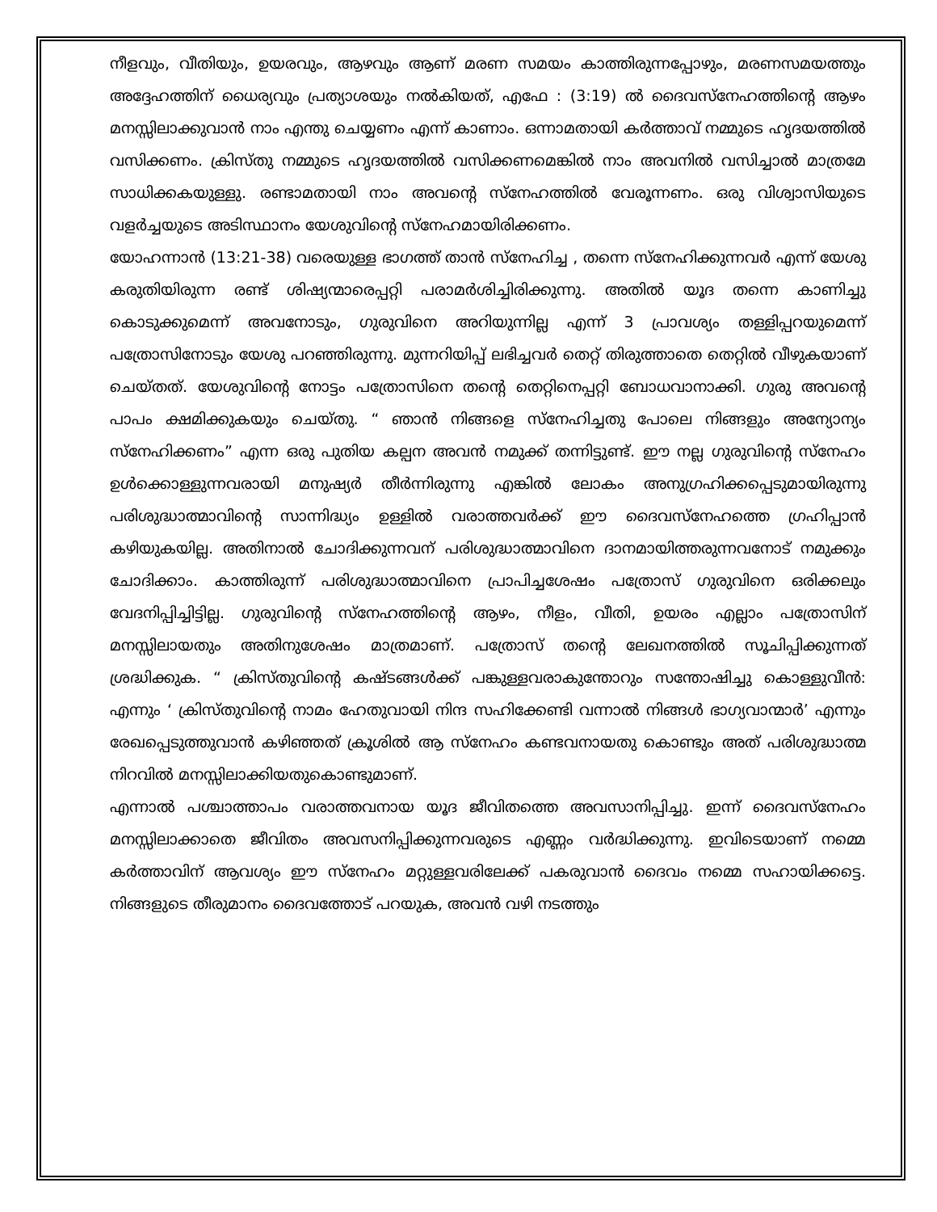നീളവും, വീതിയും, ഉയരവും, ആഴവും ആണ് മരണ സമയം കാത്തിരുന്നപ്പോഴും, മരണസമയത്തും അദ്ദേഹത്തിന് ധൈര്യവും പ്രത്യാശയും നൽകിയത്, എഫേ : (3:19) ൽ ദൈവസ്നേഹത്തിന്റെ ആഴം മനസ്സിലാക്കുവാൻ നാം എന്തു ചെയ്യണം എന്ന് കാണാം. ഒന്നാമതായി കർത്താവ് നമ്മുടെ ഹൃദയത്തിൽ വസിക്കണം. ക്രിസ്തു നമ്മുടെ ഹൃദയത്തിൽ വസിക്കണമെങ്കിൽ നാം അവനിൽ വസിച്ചാൽ മാത്രമേ സാധിക്കകയുള്ളു. രണ്ടാമതായി നാം അവന്റെ സ്നേഹത്തിൽ വേരൂന്നണം. ഒരു വിശ്വാസിയുടെ വളർച്ചയുടെ അടിസ്ഥാനം യേശുവിന്റെ സ്നേഹമായിരിക്കണം.
യോഹന്നാൻ (13:21-38) വരെയുള്ള ഭാഗത്ത് താൻ സ്നേഹിച്ച , തന്നെ സ്നേഹിക്കുന്നവർ എന്ന് യേശു കരുതിയിരുന്ന രണ്ട് ശിഷ്യന്മാരെപ്പറ്റി പരാമർശിച്ചിരിക്കുന്നു. അതിൽ യൂദ തന്നെ കാണിച്ചു കൊടുക്കുമെന്ന് അവനോടും, ഗുരുവിനെ അറിയുന്നില്ല എന്ന് 3 പ്രാവശ്യം തള്ളിപ്പറയുമെന്ന് പത്രോസിനോടും യേശു പറഞ്ഞിരുന്നു. മുന്നറിയിപ്പ് ലഭിച്ചവർ തെറ്റ് തിരുത്താതെ തെറ്റിൽ വീഴുകയാണ് ചെയ്തത്. യേശുവിന്റെ നോട്ടം പത്രോസിനെ തന്റെ തെറ്റിനെപ്പറ്റി ബോധവാനാക്കി. ഗുരു അവന്റെ പാപം ക്ഷമിക്കുകയും ചെയ്തു. “ ഞാൻ നിങ്ങളെ സ്നേഹിച്ചതു പോലെ നിങ്ങളും അന്യോന്യം സ്നേഹിക്കണം” എന്ന ഒരു പുതിയ കല്പന അവൻ നമുക്ക് തന്നിട്ടുണ്ട്. ഈ നല്ല ഗുരുവിന്റെ സ്നേഹം ഉൾക്കൊള്ളുന്നവരായി മനുഷ്യർ തീർന്നിരുന്നു എങ്കിൽ ലോകം അനുഗ്രഹിക്കപ്പെടുമായിരുന്നു പരിശുദ്ധാത്മാവിന്റെ സാന്നിദ്ധ്യം ഉള്ളിൽ വരാത്തവർക്ക് ഈ ദൈവസ്നേഹത്തെ ഗ്രഹിപ്പാൻ കഴിയുകയില്ല. അതിനാൽ ചോദിക്കുന്നവന് പരിശുദ്ധാത്മാവിനെ ദാനമായിത്തരുന്നവനോട് നമുക്കും ചോദിക്കാം. കാത്തിരുന്ന് പരിശുദ്ധാത്മാവിനെ പ്രാപിച്ചശേഷം പത്രോസ് ഗുരുവിനെ ഒരിക്കലും വേദനിപ്പിച്ചിട്ടില്ല. ഗുരുവിന്റെ സ്നേഹത്തിന്റെ ആഴം, നീളം, വീതി, ഉയരം എല്ലാം പത്രോസിന് മനസ്സിലായതും അതിനുശേഷം മാത്രമാണ്. പത്രോസ് തന്റെ ലേഖനത്തിൽ സൂചിപ്പിക്കുന്നത് ശ്രദ്ധിക്കുക. “ ക്രിസ്തുവിന്റെ കഷ്ടങ്ങൾക്ക് പങ്കുള്ളവരാകുന്തോറും സന്തോഷിച്ചു കൊള്ളുവീൻ: എന്നും ‘ ക്രിസ്തുവിന്റെ നാമം ഹേതുവായി നിന്ദ സഹിക്കേണ്ടി വന്നാൽ നിങ്ങൾ ഭാഗ്യവാന്മാർ’ എന്നും രേഖപ്പെടുത്തുവാൻ കഴിഞ്ഞത് ക്രൂശിൽ ആ സ്നേഹം കണ്ടവനായതു കൊണ്ടും അത് പരിശുദ്ധാത്മ നിറവിൽ മനസ്സിലാക്കിയതുകൊണ്ടുമാണ്.
എന്നാൽ പശ്ചാത്താപം വരാത്തവനായ യൂദ ജീവിതത്തെ അവസാനിപ്പിച്ചു. ഇന്ന് ദൈവസ്നേഹം മനസ്സിലാക്കാതെ ജീവിതം അവസനിപ്പിക്കുന്നവരുടെ എണ്ണം വർദ്ധിക്കുന്നു. ഇവിടെയാണ് നമ്മെ കർത്താവിന് ആവശ്യം ഈ സ്നേഹം മറ്റുള്ളവരിലേക്ക് പകരുവാൻ ദൈവം നമ്മെ സഹായിക്കട്ടെ. നിങ്ങളുടെ തീരുമാനം ദൈവത്തോട് പറയുക, അവൻ വഴി നടത്തും